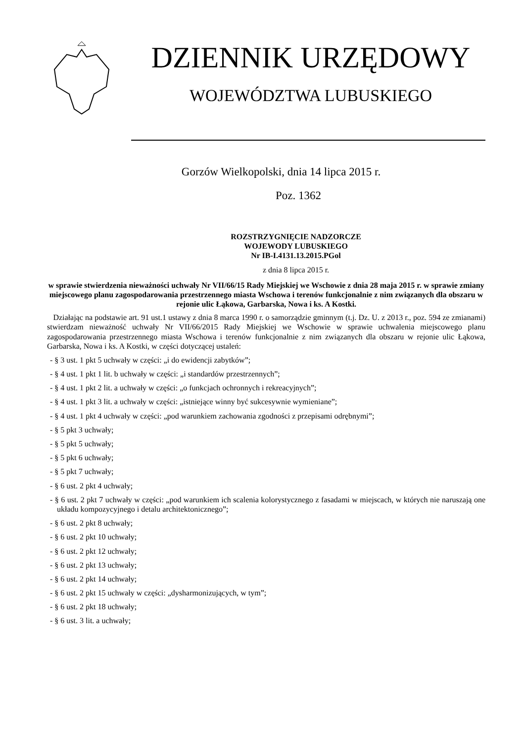DZIENNIK URZĘDOWY
WOJEWÓDZTWA LUBUSKIEGO
Gorzów Wielkopolski, dnia 14 lipca 2015 r.
Poz. 1362
ROZSTRZYGNIĘCIE NADZORCZE
WOJEWODY LUBUSKIEGO
Nr IB-I.4131.13.2015.PGol
z dnia 8 lipca 2015 r.
w sprawie stwierdzenia nieważności uchwały Nr VII/66/15 Rady Miejskiej we Wschowie z dnia 28 maja 2015 r. w sprawie zmiany miejscowego planu zagospodarowania przestrzennego miasta Wschowa i terenów funkcjonalnie z nim związanych dla obszaru w rejonie ulic Łąkowa, Garbarska, Nowa i ks. A Kostki.
Działając na podstawie art. 91 ust.1 ustawy z dnia 8 marca 1990 r. o samorządzie gminnym (t.j. Dz. U. z 2013 r., poz. 594 ze zmianami) stwierdzam nieważność uchwały Nr VII/66/2015 Rady Miejskiej we Wschowie w sprawie uchwalenia miejscowego planu zagospodarowania przestrzennego miasta Wschowa i terenów funkcjonalnie z nim związanych dla obszaru w rejonie ulic Łąkowa, Garbarska, Nowa i ks. A Kostki, w części dotyczącej ustaleń:
- § 3 ust. 1 pkt 5 uchwały w części: „i do ewidencji zabytków”;
- § 4 ust. 1 pkt 1 lit. b uchwały w części: „i standardów przestrzennych”;
- § 4 ust. 1 pkt 2 lit. a uchwały w części: „o funkcjach ochronnych i rekreacyjnych”;
- § 4 ust. 1 pkt 3 lit. a uchwały w części: „istniejące winny być sukcesywnie wymieniane”;
- § 4 ust. 1 pkt 4 uchwały w części: „pod warunkiem zachowania zgodności z przepisami odrębnymi”;
- § 5 pkt 3 uchwały;
- § 5 pkt 5 uchwały;
- § 5 pkt 6 uchwały;
- § 5 pkt 7 uchwały;
- § 6 ust. 2 pkt 4 uchwały;
- § 6 ust. 2 pkt 7 uchwały w części: „pod warunkiem ich scalenia kolorystycznego z fasadami w miejscach, w których nie naruszają one układu kompozycyjnego i detalu architektonicznego”;
- § 6 ust. 2 pkt 8 uchwały;
- § 6 ust. 2 pkt 10 uchwały;
- § 6 ust. 2 pkt 12 uchwały;
- § 6 ust. 2 pkt 13 uchwały;
- § 6 ust. 2 pkt 14 uchwały;
- § 6 ust. 2 pkt 15 uchwały w części: „dysharmonizujących, w tym”;
- § 6 ust. 2 pkt 18 uchwały;
- § 6 ust. 3 lit. a uchwały;